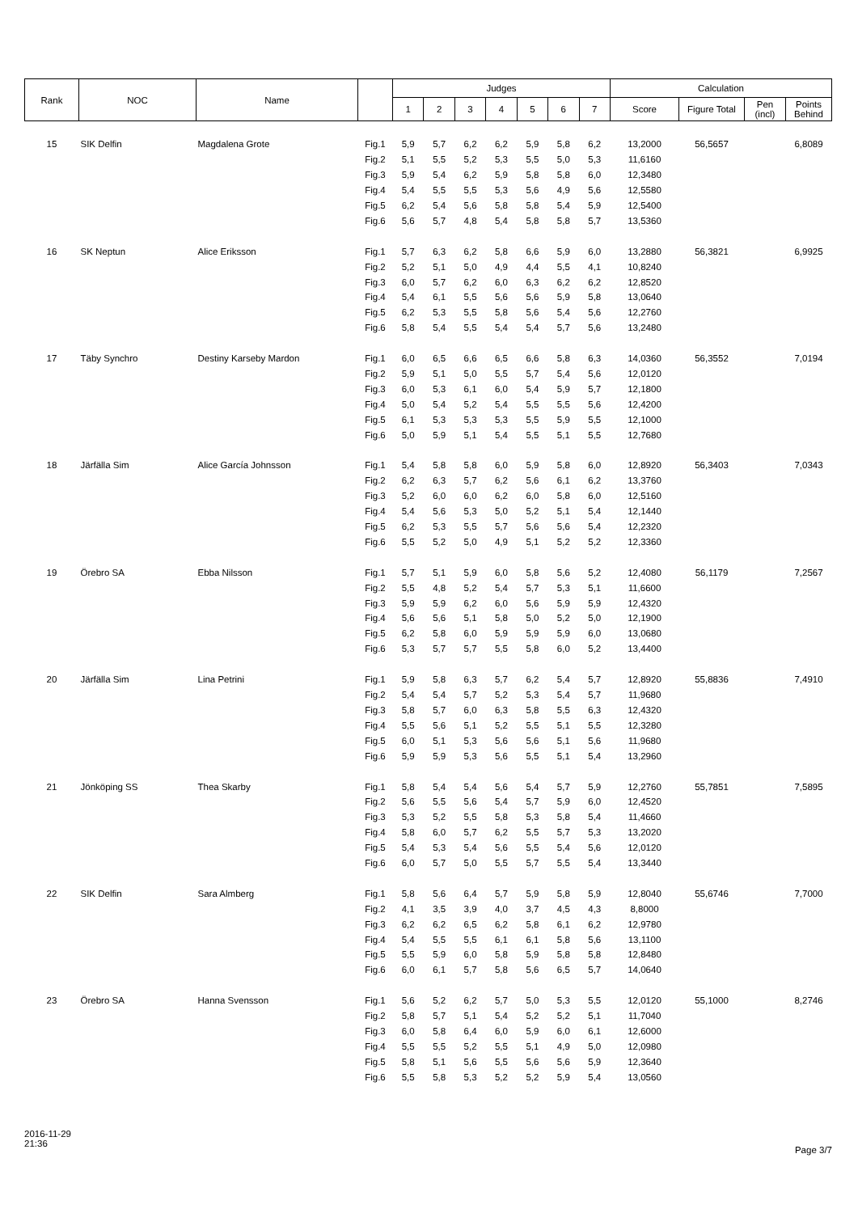| Rank | NOC | Name | | Judges | | | | | | | Calculation | | | |
| --- | --- | --- | --- | --- | --- | --- | --- | --- | --- | --- | --- | --- | --- | --- |
| | | | | 1 | 2 | 3 | 4 | 5 | 6 | 7 | Score | Figure Total | Pen (incl) | Points Behind |
| 15 | SIK Delfin | Magdalena Grote | Fig.1 | 5,9 | 5,7 | 6,2 | 6,2 | 5,9 | 5,8 | 6,2 | 13,2000 | 56,5657 | | 6,8089 |
| | | | Fig.2 | 5,1 | 5,5 | 5,2 | 5,3 | 5,5 | 5,0 | 5,3 | 11,6160 | | | |
| | | | Fig.3 | 5,9 | 5,4 | 6,2 | 5,9 | 5,8 | 5,8 | 6,0 | 12,3480 | | | |
| | | | Fig.4 | 5,4 | 5,5 | 5,5 | 5,3 | 5,6 | 4,9 | 5,6 | 12,5580 | | | |
| | | | Fig.5 | 6,2 | 5,4 | 5,6 | 5,8 | 5,8 | 5,4 | 5,9 | 12,5400 | | | |
| | | | Fig.6 | 5,6 | 5,7 | 4,8 | 5,4 | 5,8 | 5,8 | 5,7 | 13,5360 | | | |
| 16 | SK Neptun | Alice Eriksson | Fig.1 | 5,7 | 6,3 | 6,2 | 5,8 | 6,6 | 5,9 | 6,0 | 13,2880 | 56,3821 | | 6,9925 |
| | | | Fig.2 | 5,2 | 5,1 | 5,0 | 4,9 | 4,4 | 5,5 | 4,1 | 10,8240 | | | |
| | | | Fig.3 | 6,0 | 5,7 | 6,2 | 6,0 | 6,3 | 6,2 | 6,2 | 12,8520 | | | |
| | | | Fig.4 | 5,4 | 6,1 | 5,5 | 5,6 | 5,6 | 5,9 | 5,8 | 13,0640 | | | |
| | | | Fig.5 | 6,2 | 5,3 | 5,5 | 5,8 | 5,6 | 5,4 | 5,6 | 12,2760 | | | |
| | | | Fig.6 | 5,8 | 5,4 | 5,5 | 5,4 | 5,4 | 5,7 | 5,6 | 13,2480 | | | |
| 17 | Täby Synchro | Destiny Karseby Mardon | Fig.1 | 6,0 | 6,5 | 6,6 | 6,5 | 6,6 | 5,8 | 6,3 | 14,0360 | 56,3552 | | 7,0194 |
| | | | Fig.2 | 5,9 | 5,1 | 5,0 | 5,5 | 5,7 | 5,4 | 5,6 | 12,0120 | | | |
| | | | Fig.3 | 6,0 | 5,3 | 6,1 | 6,0 | 5,4 | 5,9 | 5,7 | 12,1800 | | | |
| | | | Fig.4 | 5,0 | 5,4 | 5,2 | 5,4 | 5,5 | 5,5 | 5,6 | 12,4200 | | | |
| | | | Fig.5 | 6,1 | 5,3 | 5,3 | 5,3 | 5,5 | 5,9 | 5,5 | 12,1000 | | | |
| | | | Fig.6 | 5,0 | 5,9 | 5,1 | 5,4 | 5,5 | 5,1 | 5,5 | 12,7680 | | | |
| 18 | Järfälla Sim | Alice García Johnsson | Fig.1 | 5,4 | 5,8 | 5,8 | 6,0 | 5,9 | 5,8 | 6,0 | 12,8920 | 56,3403 | | 7,0343 |
| | | | Fig.2 | 6,2 | 6,3 | 5,7 | 6,2 | 5,6 | 6,1 | 6,2 | 13,3760 | | | |
| | | | Fig.3 | 5,2 | 6,0 | 6,0 | 6,2 | 6,0 | 5,8 | 6,0 | 12,5160 | | | |
| | | | Fig.4 | 5,4 | 5,6 | 5,3 | 5,0 | 5,2 | 5,1 | 5,4 | 12,1440 | | | |
| | | | Fig.5 | 6,2 | 5,3 | 5,5 | 5,7 | 5,6 | 5,6 | 5,4 | 12,2320 | | | |
| | | | Fig.6 | 5,5 | 5,2 | 5,0 | 4,9 | 5,1 | 5,2 | 5,2 | 12,3360 | | | |
| 19 | Örebro SA | Ebba Nilsson | Fig.1 | 5,7 | 5,1 | 5,9 | 6,0 | 5,8 | 5,6 | 5,2 | 12,4080 | 56,1179 | | 7,2567 |
| | | | Fig.2 | 5,5 | 4,8 | 5,2 | 5,4 | 5,7 | 5,3 | 5,1 | 11,6600 | | | |
| | | | Fig.3 | 5,9 | 5,9 | 6,2 | 6,0 | 5,6 | 5,9 | 5,9 | 12,4320 | | | |
| | | | Fig.4 | 5,6 | 5,6 | 5,1 | 5,8 | 5,0 | 5,2 | 5,0 | 12,1900 | | | |
| | | | Fig.5 | 6,2 | 5,8 | 6,0 | 5,9 | 5,9 | 5,9 | 6,0 | 13,0680 | | | |
| | | | Fig.6 | 5,3 | 5,7 | 5,7 | 5,5 | 5,8 | 6,0 | 5,2 | 13,4400 | | | |
| 20 | Järfälla Sim | Lina Petrini | Fig.1 | 5,9 | 5,8 | 6,3 | 5,7 | 6,2 | 5,4 | 5,7 | 12,8920 | 55,8836 | | 7,4910 |
| | | | Fig.2 | 5,4 | 5,4 | 5,7 | 5,2 | 5,3 | 5,4 | 5,7 | 11,9680 | | | |
| | | | Fig.3 | 5,8 | 5,7 | 6,0 | 6,3 | 5,8 | 5,5 | 6,3 | 12,4320 | | | |
| | | | Fig.4 | 5,5 | 5,6 | 5,1 | 5,2 | 5,5 | 5,1 | 5,5 | 12,3280 | | | |
| | | | Fig.5 | 6,0 | 5,1 | 5,3 | 5,6 | 5,6 | 5,1 | 5,6 | 11,9680 | | | |
| | | | Fig.6 | 5,9 | 5,9 | 5,3 | 5,6 | 5,5 | 5,1 | 5,4 | 13,2960 | | | |
| 21 | Jönköping SS | Thea Skarby | Fig.1 | 5,8 | 5,4 | 5,4 | 5,6 | 5,4 | 5,7 | 5,9 | 12,2760 | 55,7851 | | 7,5895 |
| | | | Fig.2 | 5,6 | 5,5 | 5,6 | 5,4 | 5,7 | 5,9 | 6,0 | 12,4520 | | | |
| | | | Fig.3 | 5,3 | 5,2 | 5,5 | 5,8 | 5,3 | 5,8 | 5,4 | 11,4660 | | | |
| | | | Fig.4 | 5,8 | 6,0 | 5,7 | 6,2 | 5,5 | 5,7 | 5,3 | 13,2020 | | | |
| | | | Fig.5 | 5,4 | 5,3 | 5,4 | 5,6 | 5,5 | 5,4 | 5,6 | 12,0120 | | | |
| | | | Fig.6 | 6,0 | 5,7 | 5,0 | 5,5 | 5,7 | 5,5 | 5,4 | 13,3440 | | | |
| 22 | SIK Delfin | Sara Almberg | Fig.1 | 5,8 | 5,6 | 6,4 | 5,7 | 5,9 | 5,8 | 5,9 | 12,8040 | 55,6746 | | 7,7000 |
| | | | Fig.2 | 4,1 | 3,5 | 3,9 | 4,0 | 3,7 | 4,5 | 4,3 | 8,8000 | | | |
| | | | Fig.3 | 6,2 | 6,2 | 6,5 | 6,2 | 5,8 | 6,1 | 6,2 | 12,9780 | | | |
| | | | Fig.4 | 5,4 | 5,5 | 5,5 | 6,1 | 6,1 | 5,8 | 5,6 | 13,1100 | | | |
| | | | Fig.5 | 5,5 | 5,9 | 6,0 | 5,8 | 5,9 | 5,8 | 5,8 | 12,8480 | | | |
| | | | Fig.6 | 6,0 | 6,1 | 5,7 | 5,8 | 5,6 | 6,5 | 5,7 | 14,0640 | | | |
| 23 | Örebro SA | Hanna Svensson | Fig.1 | 5,6 | 5,2 | 6,2 | 5,7 | 5,0 | 5,3 | 5,5 | 12,0120 | 55,1000 | | 8,2746 |
| | | | Fig.2 | 5,8 | 5,7 | 5,1 | 5,4 | 5,2 | 5,2 | 5,1 | 11,7040 | | | |
| | | | Fig.3 | 6,0 | 5,8 | 6,4 | 6,0 | 5,9 | 6,0 | 6,1 | 12,6000 | | | |
| | | | Fig.4 | 5,5 | 5,5 | 5,2 | 5,5 | 5,1 | 4,9 | 5,0 | 12,0980 | | | |
| | | | Fig.5 | 5,8 | 5,1 | 5,6 | 5,5 | 5,6 | 5,6 | 5,9 | 12,3640 | | | |
| | | | Fig.6 | 5,5 | 5,8 | 5,3 | 5,2 | 5,2 | 5,9 | 5,4 | 13,0560 | | | |
2016-11-29
21:36
Page 3/7